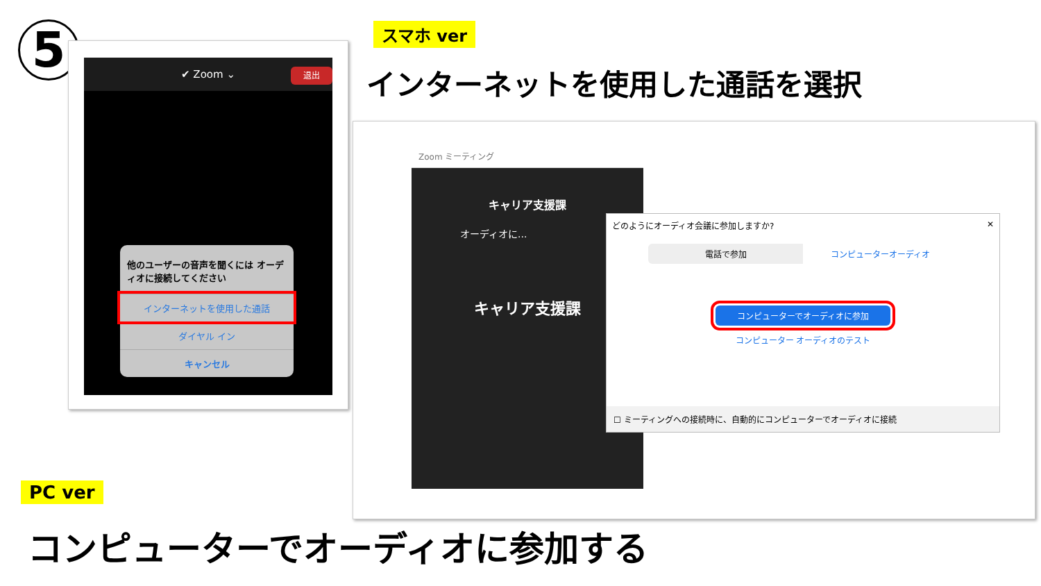5 スマホ ver
インターネットを使用した通話を選択
✔ Zoom ⌄
退出
他のユーザーの音声を聞くには オーディオに接続してください
インターネットを使用した通話
ダイヤル イン
キャンセル
Zoom ミーティング
キャリア支援課
オーディオに...
キャリア支援課
どのようにオーディオ会議に参加しますか? ✕
電話で参加 コンピューターオーディオ
コンピューターでオーディオに参加
コンピューター オーディオのテスト
☐ ミーティングへの接続時に、自動的にコンピューターでオーディオに接続
PC ver
コンピューターでオーディオに参加する